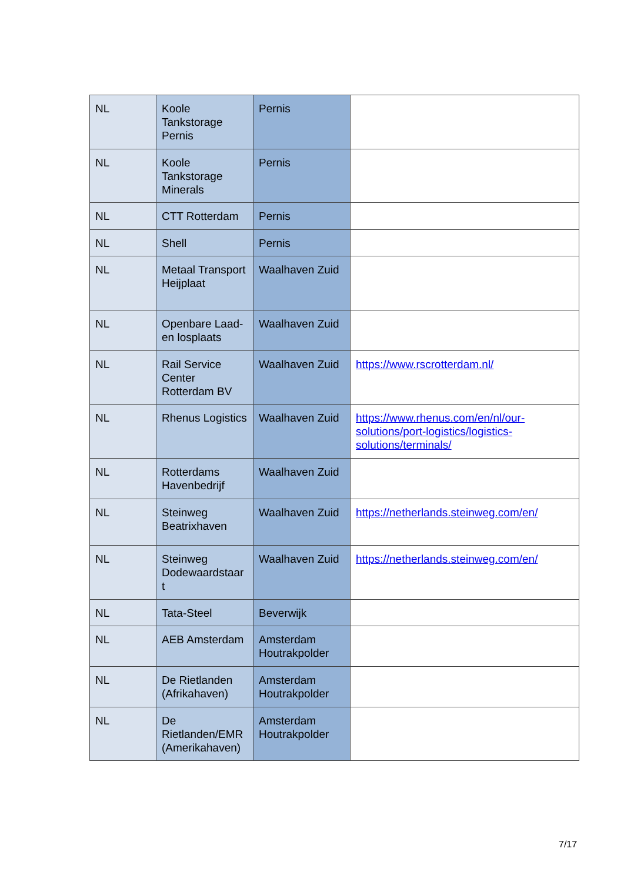| NL | Koole Tankstorage Pernis | Pernis | |
| NL | Koole Tankstorage Minerals | Pernis | |
| NL | CTT Rotterdam | Pernis | |
| NL | Shell | Pernis | |
| NL | Metaal Transport Heijplaat | Waalhaven Zuid | |
| NL | Openbare Laad- en losplaats | Waalhaven Zuid | |
| NL | Rail Service Center Rotterdam BV | Waalhaven Zuid | https://www.rscrotterdam.nl/ |
| NL | Rhenus Logistics | Waalhaven Zuid | https://www.rhenus.com/en/nl/our-solutions/port-logistics/logistics-solutions/terminals/ |
| NL | Rotterdams Havenbedrijf | Waalhaven Zuid | |
| NL | Steinweg Beatrixhaven | Waalhaven Zuid | https://netherlands.steinweg.com/en/ |
| NL | Steinweg Dodewaardstaar t | Waalhaven Zuid | https://netherlands.steinweg.com/en/ |
| NL | Tata-Steel | Beverwijk | |
| NL | AEB Amsterdam | Amsterdam Houtrakpolder | |
| NL | De Rietlanden (Afrikahaven) | Amsterdam Houtrakpolder | |
| NL | De Rietlanden/EMR (Amerikahaven) | Amsterdam Houtrakpolder | |
7/17